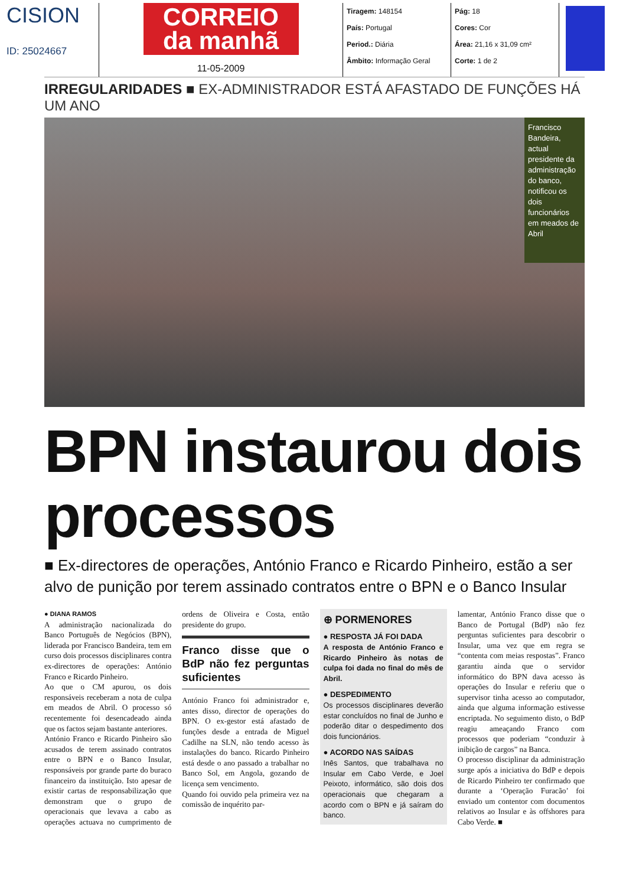CISION
ID: 25024667
CORREIO
da manhã
11-05-2009
Tiragem: 148154
País: Portugal
Period.: Diária
Âmbito: Informação Geral
Pág: 18
Cores: Cor
Área: 21,16 x 31,09 cm²
Corte: 1 de 2
IRREGULARIDADES ■ EX-ADMINISTRADOR ESTÁ AFASTADO DE FUNÇÕES HÁ UM ANO
Francisco Bandeira, actual presidente da administração do banco, notificou os dois funcionários em meados de Abril
BPN instaurou dois processos
■ Ex-directores de operações, António Franco e Ricardo Pinheiro, estão a ser alvo de punição por terem assinado contratos entre o BPN e o Banco Insular
● DIANA RAMOS
A administração nacionalizada do Banco Português de Negócios (BPN), liderada por Francisco Bandeira, tem em curso dois processos disciplinares contra ex-directores de operações: António Franco e Ricardo Pinheiro.
Ao que o CM apurou, os dois responsáveis receberam a nota de culpa em meados de Abril. O processo só recentemente foi desencadeado ainda que os factos sejam bastante anteriores.
António Franco e Ricardo Pinheiro são acusados de terem assinado contratos entre o BPN e o Banco Insular, responsáveis por grande parte do buraco financeiro da instituição. Isto apesar de existir cartas de responsabilização que demonstram que o grupo de operacionais que levava a cabo as operações actuava no cumprimento de ordens de Oliveira e Costa, então presidente do grupo.
Franco disse que o BdP não fez perguntas suficientes
António Franco foi administrador e, antes disso, director de operações do BPN. O ex-gestor está afastado de funções desde a entrada de Miguel Cadilhe na SLN, não tendo acesso às instalações do banco. Ricardo Pinheiro está desde o ano passado a trabalhar no Banco Sol, em Angola, gozando de licença sem vencimento.
Quando foi ouvido pela primeira vez na comissão de inquérito par-
⊕ PORMENORES
● RESPOSTA JÁ FOI DADA
A resposta de António Franco e Ricardo Pinheiro às notas de culpa foi dada no final do mês de Abril.
● DESPEDIMENTO
Os processos disciplinares deverão estar concluídos no final de Junho e poderão ditar o despedimento dos dois funcionários.
● ACORDO NAS SAÍDAS
Inês Santos, que trabalhava no Insular em Cabo Verde, e Joel Peixoto, informático, são dois dos operacionais que chegaram a acordo com o BPN e já saíram do banco.
lamentar, António Franco disse que o Banco de Portugal (BdP) não fez perguntas suficientes para descobrir o Insular, uma vez que em regra se “contenta com meias respostas”. Franco garantiu ainda que o servidor informático do BPN dava acesso às operações do Insular e referiu que o supervisor tinha acesso ao computador, ainda que alguma informação estivesse encriptada. No seguimento disto, o BdP reagiu ameaçando Franco com processos que poderiam “conduzir à inibição de cargos” na Banca.
O processo disciplinar da administração surge após a iniciativa do BdP e depois de Ricardo Pinheiro ter confirmado que durante a ‘Operação Furacão’ foi enviado um contentor com documentos relativos ao Insular e às offshores para Cabo Verde. ■